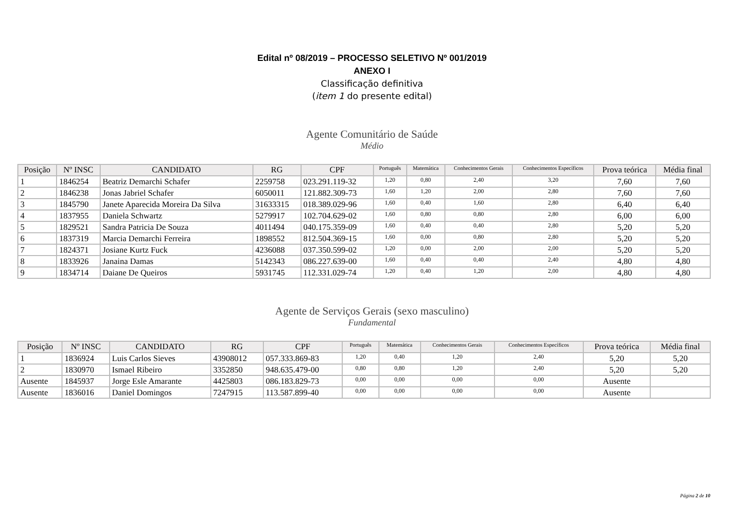Edital nº 08/2019 – PROCESSO SELETIVO Nº 001/2019
ANEXO I
Classificação definitiva
(item 1 do presente edital)
Agente Comunitário de Saúde
Médio
| Posição | Nº INSC | CANDIDATO | RG | CPF | Português | Matemática | Conhecimentos Gerais | Conhecimentos Específicos | Prova teórica | Média final |
| --- | --- | --- | --- | --- | --- | --- | --- | --- | --- | --- |
| 1 | 1846254 | Beatriz Demarchi Schafer | 2259758 | 023.291.119-32 | 1,20 | 0,80 | 2,40 | 3,20 | 7,60 | 7,60 |
| 2 | 1846238 | Jonas Jabriel Schafer | 6050011 | 121.882.309-73 | 1,60 | 1,20 | 2,00 | 2,80 | 7,60 | 7,60 |
| 3 | 1845790 | Janete Aparecida Moreira Da Silva | 31633315 | 018.389.029-96 | 1,60 | 0,40 | 1,60 | 2,80 | 6,40 | 6,40 |
| 4 | 1837955 | Daniela Schwartz | 5279917 | 102.704.629-02 | 1,60 | 0,80 | 0,80 | 2,80 | 6,00 | 6,00 |
| 5 | 1829521 | Sandra Patricia De Souza | 4011494 | 040.175.359-09 | 1,60 | 0,40 | 0,40 | 2,80 | 5,20 | 5,20 |
| 6 | 1837319 | Marcia Demarchi Ferreira | 1898552 | 812.504.369-15 | 1,60 | 0,00 | 0,80 | 2,80 | 5,20 | 5,20 |
| 7 | 1824371 | Josiane Kurtz Fuck | 4236088 | 037.350.599-02 | 1,20 | 0,00 | 2,00 | 2,00 | 5,20 | 5,20 |
| 8 | 1833926 | Janaina Damas | 5142343 | 086.227.639-00 | 1,60 | 0,40 | 0,40 | 2,40 | 4,80 | 4,80 |
| 9 | 1834714 | Daiane De Queiros | 5931745 | 112.331.029-74 | 1,20 | 0,40 | 1,20 | 2,00 | 4,80 | 4,80 |
Agente de Serviços Gerais (sexo masculino)
Fundamental
| Posição | Nº INSC | CANDIDATO | RG | CPF | Português | Matemática | Conhecimentos Gerais | Conhecimentos Específicos | Prova teórica | Média final |
| --- | --- | --- | --- | --- | --- | --- | --- | --- | --- | --- |
| 1 | 1836924 | Luis Carlos Sieves | 43908012 | 057.333.869-83 | 1,20 | 0,40 | 1,20 | 2,40 | 5,20 | 5,20 |
| 2 | 1830970 | Ismael Ribeiro | 3352850 | 948.635.479-00 | 0,80 | 0,80 | 1,20 | 2,40 | 5,20 | 5,20 |
| Ausente | 1845937 | Jorge Esle Amarante | 4425803 | 086.183.829-73 | 0,00 | 0,00 | 0,00 | 0,00 | Ausente | |
| Ausente | 1836016 | Daniel Domingos | 7247915 | 113.587.899-40 | 0,00 | 0,00 | 0,00 | 0,00 | Ausente | |
Página 2 de 10